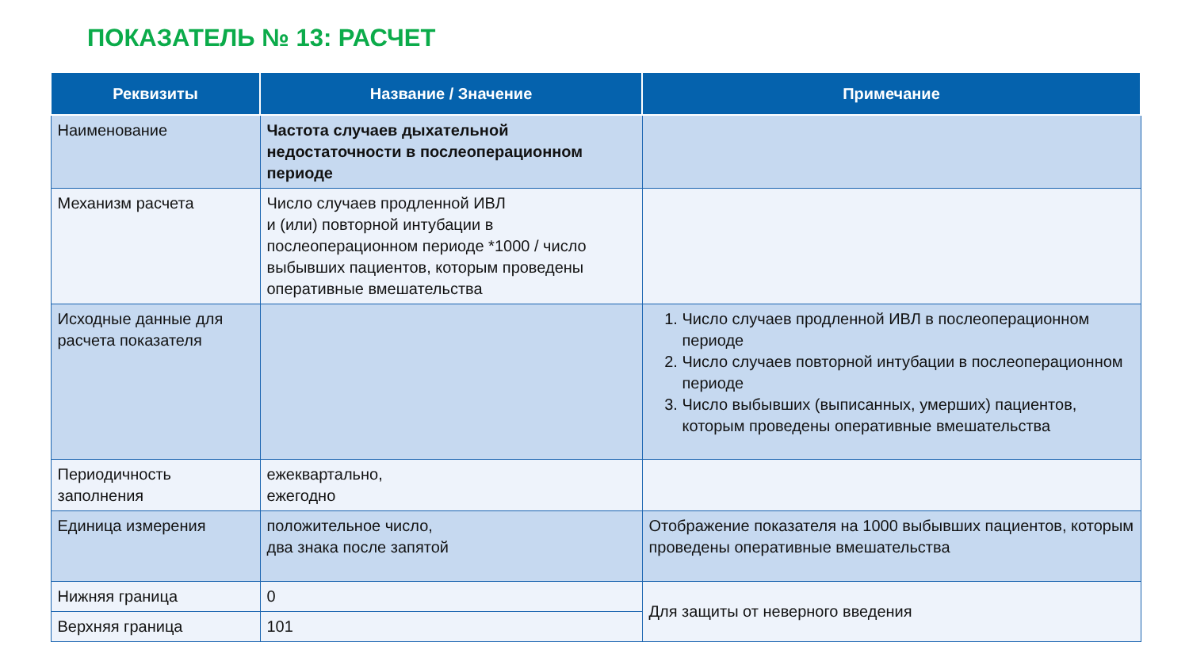ПОКАЗАТЕЛЬ № 13: РАСЧЕТ
| Реквизиты | Название / Значение | Примечание |
| --- | --- | --- |
| Наименование | Частота случаев дыхательной недостаточности в послеоперационном периоде | |
| Механизм расчета | Число случаев продленной ИВЛ и (или) повторной интубации в послеоперационном периоде *1000 / число выбывших пациентов, которым проведены оперативные вмешательства | |
| Исходные данные для расчета показателя | | 1. Число случаев продленной ИВЛ в послеоперационном периоде 2. Число случаев повторной интубации в послеоперационном периоде 3. Число выбывших (выписанных, умерших) пациентов, которым проведены оперативные вмешательства |
| Периодичность заполнения | ежеквартально, ежегодно | |
| Единица измерения | положительное число, два знака после запятой | Отображение показателя на 1000 выбывших пациентов, которым проведены оперативные вмешательства |
| Нижняя граница | 0 | Для защиты от неверного введения |
| Верхняя граница | 101 | |